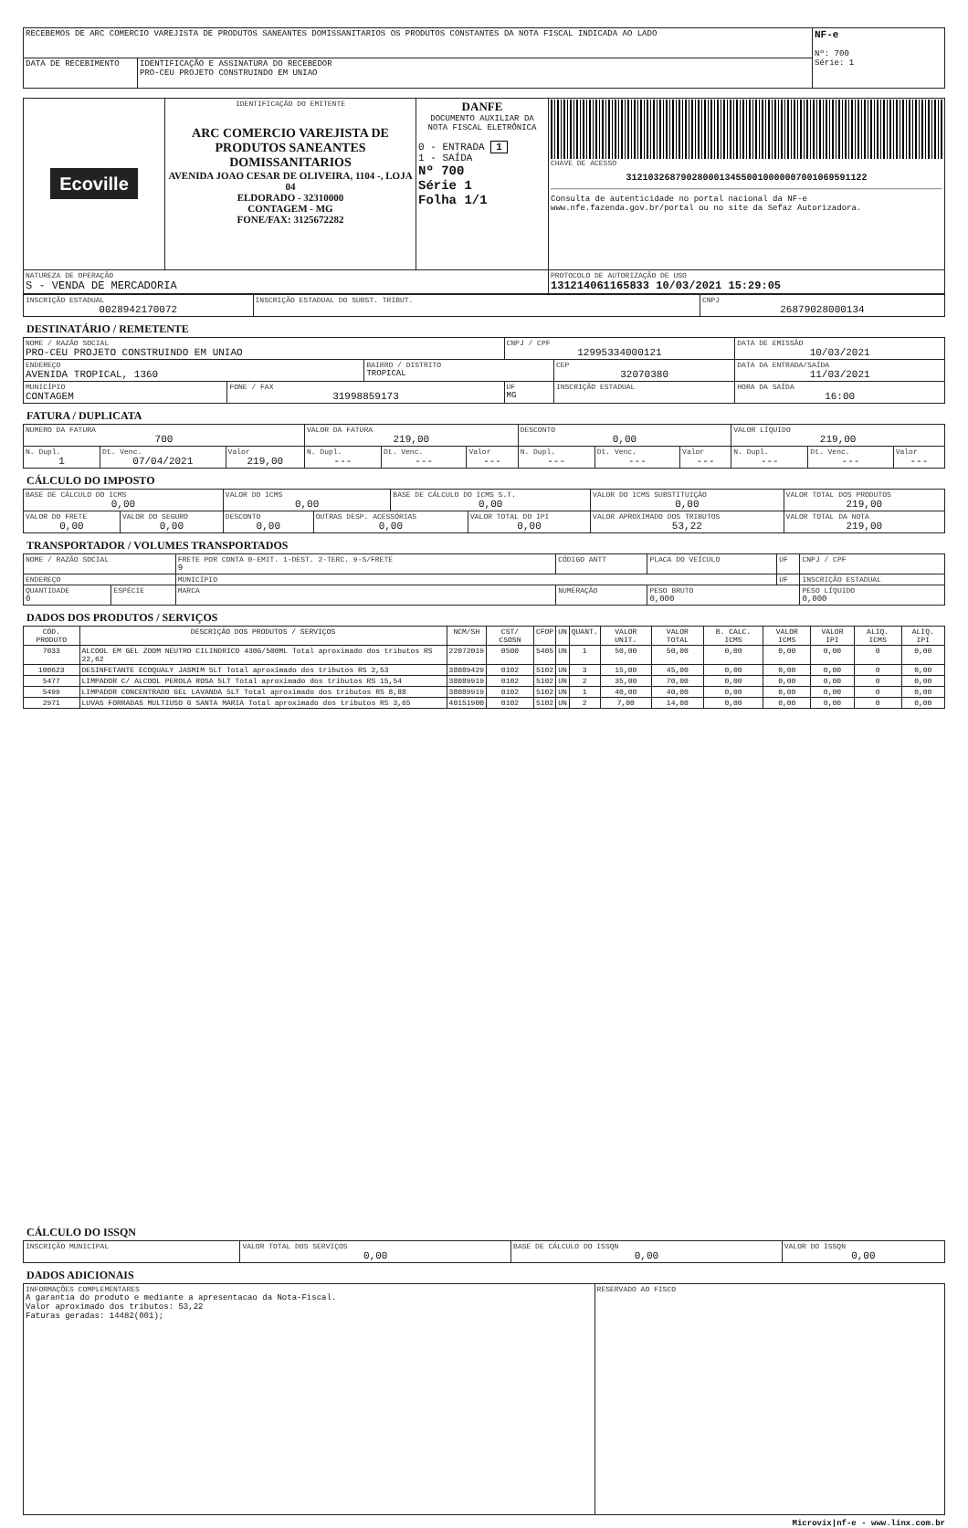| RECEBEMOS DE ARC COMERCIO VAREJISTA DE PRODUTOS SANEANTES DOMISSANITARIOS OS PRODUTOS CONSTANTES DA NOTA FISCAL INDICADA AO LADO | | NF-e Nº: 700 Série: 1 |
| DATA DE RECEBIMENTO | IDENTIFICAÇÃO E ASSINATURA DO RECEBEDOR PRO-CEU PROJETO CONSTRUINDO EM UNIAO | |
| Ecoville | IDENTIFICAÇÃO DO EMITENTE ARC COMERCIO VAREJISTA DE PRODUTOS SANEANTES DOMISSANITARIOS AVENIDA JOAO CESAR DE OLIVEIRA, 1104 -, LOJA 04 ELDORADO - 32310000 CONTAGEM - MG FONE/FAX: 3125672282 | DANFE DOCUMENTO AUXILIAR DA NOTA FISCAL ELETRÔNICA 0 - ENTRADA 1 1 - SAÍDA Nº 700 Série 1 Folha 1/1 | CHAVE DE ACESSO 31210326879028000134550010000007001069591122 Consulta de autenticidade no portal nacional da NF-e www.nfe.fazenda.gov.br/portal ou no site da Sefaz Autorizadora. |
| NATUREZA DE OPERAÇÃO S - VENDA DE MERCADORIA | | | PROTOCOLO DE AUTORIZAÇÃO DE USO 131214061165833 10/03/2021 15:29:05 |
| INSCRIÇÃO ESTADUAL 0028942170072 | INSCRIÇÃO ESTADUAL DO SUBST. TRIBUT. | CNPJ 26879028000134 |
DESTINATÁRIO / REMETENTE
| NOME / RAZÃO SOCIAL PRO-CEU PROJETO CONSTRUINDO EM UNIAO | | | CNPJ / CPF 12995334000121 | | DATA DE EMISSÃO 10/03/2021 |
| ENDEREÇO AVENIDA TROPICAL, 1360 | | BAIRRO / DISTRITO TROPICAL | | CEP 32070380 | DATA DA ENTRADA/SAÍDA 11/03/2021 |
| MUNICÍPIO CONTAGEM | FONE / FAX 31998859173 | | UF MG | INSCRIÇÃO ESTADUAL | HORA DA SAÍDA 16:00 |
FATURA / DUPLICATA
| NUMERO DA FATURA 700 | | | VALOR DA FATURA 219,00 | | | DESCONTO 0,00 | | | VALOR LÍQUIDO 219,00 | | |
| N. Dupl. 1 | Dt. Venc. 07/04/2021 | Valor 219,00 | N. Dupl. --- | Dt. Venc. --- | Valor --- | N. Dupl. --- | Dt. Venc. --- | Valor --- | N. Dupl. --- | Dt. Venc. --- | Valor --- |
CÁLCULO DO IMPOSTO
| BASE DE CÁLCULO DO ICMS 0,00 | | VALOR DO ICMS 0,00 | | BASE DE CÁLCULO DO ICMS S.T. 0,00 | | VALOR DO ICMS SUBSTITUIÇÃO 0,00 | VALOR TOTAL DOS PRODUTOS 219,00 |
| VALOR DO FRETE 0,00 | VALOR DO SEGURO 0,00 | DESCONTO 0,00 | OUTRAS DESP. ACESSÓRIAS 0,00 | | VALOR TOTAL DO IPI 0,00 | VALOR APROXIMADO DOS TRIBUTOS 53,22 | VALOR TOTAL DA NOTA 219,00 |
TRANSPORTADOR / VOLUMES TRANSPORTADOS
| NOME / RAZÃO SOCIAL | | | FRETE POR CONTA 0-EMIT. 1-DEST. 2-TERC. 9-S/FRETE 9 | CÓDIGO ANTT | PLACA DO VEÍCULO | UF | CNPJ / CPF |
| ENDEREÇO | | | MUNICÍPIO | | | UF | INSCRIÇÃO ESTADUAL |
| QUANTIDADE 0 | ESPÉCIE | MARCA | | NUMERAÇÃO | PESO BRUTO 0,000 | | PESO LÍQUIDO 0,000 |
DADOS DOS PRODUTOS / SERVIÇOS
| CÓD. PRODUTO | DESCRIÇÃO DOS PRODUTOS / SERVIÇOS | NCM/SH | CST/ CSOSN | CFOP | UN | QUANT. | VALOR UNIT. | VALOR TOTAL | B. CALC. ICMS | VALOR ICMS | VALOR IPI | ALIQ. ICMS | ALIQ. IPI |
| 7033 | ALCOOL EM GEL ZOOM NEUTRO CILINDRICO 430G/500ML Total aproximado dos tributos RS 22,62 | 22072019 | 0500 | 5405 | UN | 1 | 50,00 | 50,00 | 0,00 | 0,00 | 0,00 | 0 | 0,00 |
| 100623 | DESINFETANTE ECOQUALY JASMIM 5LT Total aproximado dos tributos RS 2,53 | 38089429 | 0102 | 5102 | UN | 3 | 15,00 | 45,00 | 0,00 | 0,00 | 0,00 | 0 | 0,00 |
| 5477 | LIMPADOR C/ ALCOOL PEROLA ROSA 5LT Total aproximado dos tributos RS 15,54 | 38089919 | 0102 | 5102 | UN | 2 | 35,00 | 70,00 | 0,00 | 0,00 | 0,00 | 0 | 0,00 |
| 5499 | LIMPADOR CONCENTRADO GEL LAVANDA 5LT Total aproximado dos tributos RS 8,88 | 38089919 | 0102 | 5102 | UN | 1 | 40,00 | 40,00 | 0,00 | 0,00 | 0,00 | 0 | 0,00 |
| 2971 | LUVAS FORRADAS MULTIUSO G SANTA MARIA Total aproximado dos tributos RS 3,65 | 40151900 | 0102 | 5102 | UN | 2 | 7,00 | 14,00 | 0,00 | 0,00 | 0,00 | 0 | 0,00 |
CÁLCULO DO ISSQN
| INSCRIÇÃO MUNICIPAL | VALOR TOTAL DOS SERVIÇOS 0,00 | BASE DE CÁLCULO DO ISSQN 0,00 | VALOR DO ISSQN 0,00 |
DADOS ADICIONAIS
| INFORMAÇÕES COMPLEMENTARES A garantia do produto e mediante a apresentacao da Nota-Fiscal. Valor aproximado dos tributos: 53,22 Faturas geradas: 14482(001); | RESERVADO AO FISCO |
Microvix|nf-e - www.linx.com.br